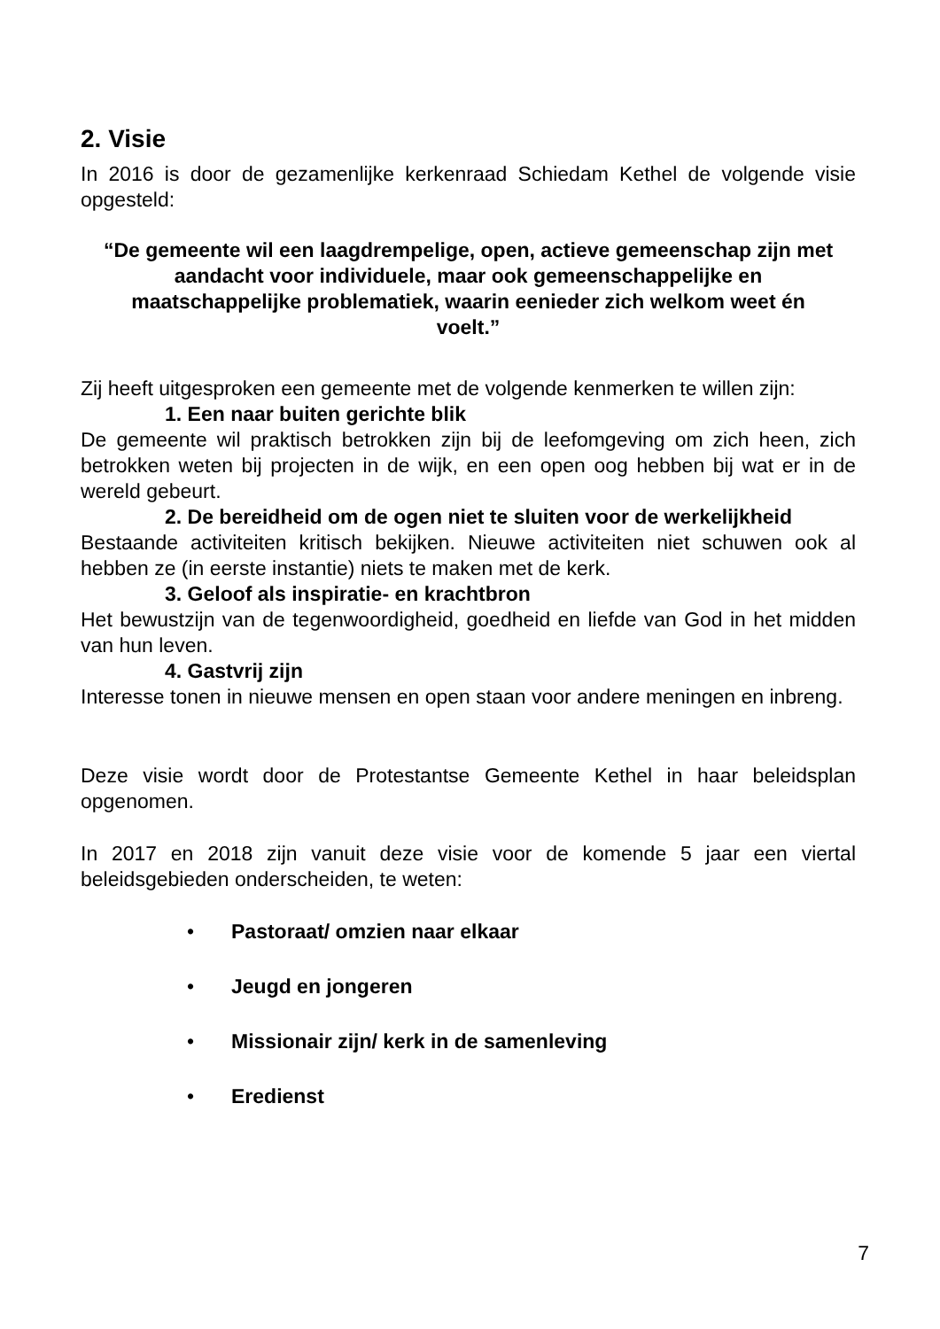2. Visie
In 2016 is door de gezamenlijke kerkenraad Schiedam Kethel de volgende visie opgesteld:
“De gemeente wil een laagdrempelige, open, actieve gemeenschap zijn met aandacht voor individuele, maar ook gemeenschappelijke en maatschappelijke problematiek, waarin eenieder zich welkom weet én voelt.”
Zij heeft uitgesproken een gemeente met de volgende kenmerken te willen zijn:
1. Een naar buiten gerichte blik
De gemeente wil praktisch betrokken zijn bij de leefomgeving om zich heen, zich betrokken weten bij projecten in de wijk, en een open oog hebben bij wat er in de wereld gebeurt.
2. De bereidheid om de ogen niet te sluiten voor de werkelijkheid
Bestaande activiteiten kritisch bekijken. Nieuwe activiteiten niet schuwen ook al hebben ze (in eerste instantie) niets te maken met de kerk.
3. Geloof als inspiratie- en krachtbron
Het bewustzijn van de tegenwoordigheid, goedheid en liefde van God in het midden van hun leven.
4. Gastvrij zijn
Interesse tonen in nieuwe mensen en open staan voor andere meningen en inbreng.
Deze visie wordt door de Protestantse Gemeente Kethel in haar beleidsplan opgenomen.
In 2017 en 2018 zijn vanuit deze visie voor de komende 5 jaar een viertal beleidsgebieden onderscheiden, te weten:
• Pastoraat/ omzien naar elkaar
• Jeugd en jongeren
• Missionair zijn/ kerk in de samenleving
• Eredienst
7